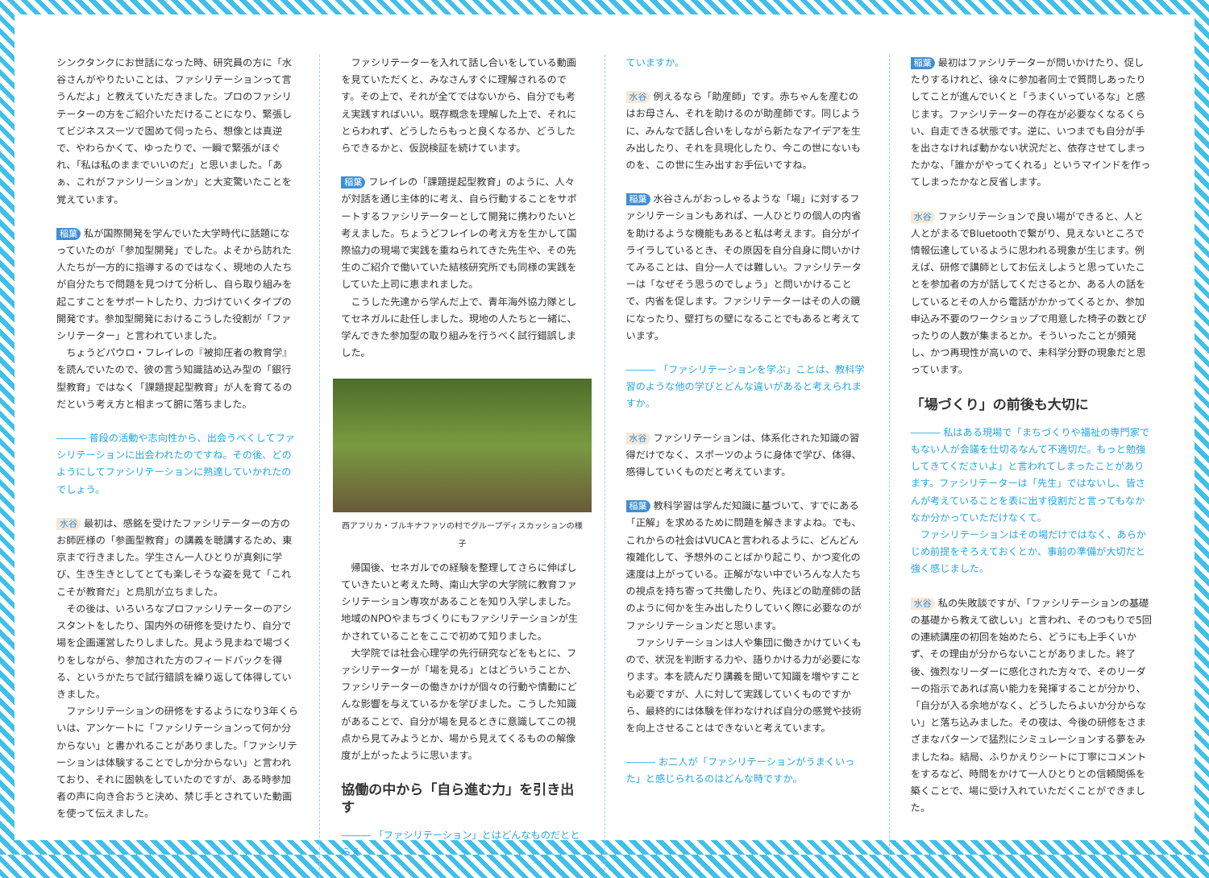シンクタンクにお世話になった時、研究員の方に「水谷さんがやりたいことは、ファシリテーションって言うんだよ」と教えていただきました。プロのファシリテーターの方をご紹介いただけることになり、緊張してビジネススーツで固めて伺ったら、想像とは真逆で、やわらかくて、ゆったりで、一瞬で緊張がほぐれ、「私は私のままでいいのだ」と思いました。「あぁ、これがファシリーションか」と大変驚いたことを覚えています。
稲葉 私が国際開発を学んでいた大学時代に話題になっていたのが「参加型開発」でした。よそから訪れた人たちが一方的に指導するのではなく、現地の人たちが自分たちで問題を見つけて分析し、自ら取り組みを起こすことをサポートしたり、力づけていくタイプの開発です。参加型開発におけるこうした役割が「ファシリテーター」と言われていました。
　ちょうどパウロ・フレイレの『被抑圧者の教育学』を読んでいたので、彼の言う知識詰め込み型の「銀行型教育」ではなく「課題提起型教育」が人を育てるのだという考え方と相まって腑に落ちました。
――― 普段の活動や志向性から、出会うべくしてファシリテーションに出会われたのですね。その後、どのようにしてファシリテーションに熟達していかれたのでしょう。
水谷 最初は、感銘を受けたファシリテーターの方のお師匠様の「参画型教育」の講義を聴講するため、東京まで行きました。学生さん一人ひとりが真剣に学び、生き生きとしてとても楽しそうな姿を見て「これこそが教育だ」と鳥肌が立ちました。
　その後は、いろいろなプロファシリテーターのアシスタントをしたり、国内外の研修を受けたり、自分で場を企画運営したりしました。見よう見まねで場づくりをしながら、参加された方のフィードバックを得る、というかたちで試行錯誤を繰り返して体得していきました。
　ファシリテーションの研修をするようになり3年くらいは、アンケートに「ファシリテーションって何か分からない」と書かれることがありました。「ファシリテーションは体験することでしか分からない」と言われており、それに固執をしていたのですが、ある時参加者の声に向き合おうと決め、禁じ手とされていた動画を使って伝えました。
　ファシリテーターを入れて話し合いをしている動画を見ていただくと、みなさんすぐに理解されるのです。その上で、それが全てではないから、自分でも考え実践すればいい。既存概念を理解した上で、それにとらわれず、どうしたらもっと良くなるか、どうしたらできるかと、仮説検証を続けています。
稲葉 フレイレの「課題提起型教育」のように、人々が対話を通じ主体的に考え、自ら行動することをサポートするファシリテーターとして開発に携わりたいと考えました。ちょうどフレイレの考え方を生かして国際協力の現場で実践を重ねられてきた先生や、その先生のご紹介で働いていた結核研究所でも同様の実践をしていた上司に恵まれました。
　こうした先達から学んだ上で、青年海外協力隊としてセネガルに赴任しました。現地の人たちと一緒に、学んできた参加型の取り組みを行うべく試行錯誤しました。
西アフリカ・ブルキナファソの村でグループディスカッションの様子
　帰国後、セネガルでの経験を整理してさらに伸ばしていきたいと考えた時、南山大学の大学院に教育ファシリテーション専攻があることを知り入学しました。地域のNPOやまちづくりにもファシリテーションが生かされていることをここで初めて知りました。
　大学院では社会心理学の先行研究などをもとに、ファシリテーターが「場を見る」とはどういうことか、ファシリテーターの働きかけが個々の行動や情動にどんな影響を与えているかを学びました。こうした知識があることで、自分が場を見るときに意識してこの視点から見てみようとか、場から見えてくるものの解像度が上がったように思います。
協働の中から「自ら進む力」を引き出す
――― 「ファシリテーション」とはどんなものだととらえ
ていますか。
水谷 例えるなら「助産師」です。赤ちゃんを産むのはお母さん、それを助けるのが助産師です。同じように、みんなで話し合いをしながら新たなアイデアを生み出したり、それを具現化したり、今この世にないものを、この世に生み出すお手伝いですね。
稲葉 水谷さんがおっしゃるような「場」に対するファシリテーションもあれば、一人ひとりの個人の内省を助けるような機能もあると私は考えます。自分がイライラしているとき、その原因を自分自身に問いかけてみることは、自分一人では難しい。ファシリテーターは「なぜそう思うのでしょう」と問いかけることで、内省を促します。ファシリテーターはその人の鏡になったり、壁打ちの壁になることでもあると考えています。
――― 「ファシリテーションを学ぶ」ことは、教科学習のような他の学びとどんな違いがあると考えられますか。
水谷 ファシリテーションは、体系化された知識の習得だけでなく、スポーツのように身体で学び、体得、感得していくものだと考えています。
稲葉 教科学習は学んだ知識に基づいて、すでにある「正解」を求めるために問題を解きますよね。でも、これからの社会はVUCAと言われるように、どんどん複雑化して、予想外のことばかり起こり、かつ変化の速度は上がっている。正解がない中でいろんな人たちの視点を持ち寄って共働したり、先ほどの助産師の話のように何かを生み出したりしていく際に必要なのがファシリテーションだと思います。
　ファシリテーションは人や集団に働きかけていくもので、状況を判断する力や、語りかける力が必要になります。本を読んだり講義を聞いて知識を増やすことも必要ですが、人に対して実践していくものですから、最終的には体験を伴わなければ自分の感覚や技術を向上させることはできないと考えています。
――― お二人が「ファシリテーションがうまくいった」と感じられるのはどんな時ですか。
稲葉 最初はファシリテーターが問いかけたり、促したりするけれど、徐々に参加者同士で質問しあったりしてことが進んでいくと「うまくいっているな」と感じます。ファシリテーターの存在が必要なくなるくらい、自走できる状態です。逆に、いつまでも自分が手を出さなければ動かない状況だと、依存させてしまったかな、「誰かがやってくれる」というマインドを作ってしまったかなと反省します。
水谷 ファシリテーションで良い場ができると、人と人とがまるでBluetoothで繋がり、見えないところで情報伝達しているように思われる現象が生じます。例えば、研修で講師としてお伝えしようと思っていたことを参加者の方が話してくださるとか、ある人の話をしているとその人から電話がかかってくるとか、参加申込み不要のワークショップで用意した椅子の数とぴったりの人数が集まるとか。そういったことが頻発し、かつ再現性が高いので、未科学分野の現象だと思っています。
「場づくり」の前後も大切に
――― 私はある現場で「まちづくりや福祉の専門家でもない人が会議を仕切るなんて不適切だ。もっと勉強してきてくださいよ」と言われてしまったことがあります。ファシリテーターは「先生」ではないし、皆さんが考えていることを表に出す役割だと言ってもなかなか分かっていただけなくて。
　ファシリテーションはその場だけではなく、あらかじめ前提をそろえておくとか、事前の準備が大切だと強く感じました。
水谷 私の失敗談ですが、「ファシリテーションの基礎の基礎から教えて欲しい」と言われ、そのつもりで5回の連続講座の初回を始めたら、どうにも上手くいかず、その理由が分からないことがありました。終了後、強烈なリーダーに感化された方々で、そのリーダーの指示であれば高い能力を発揮することが分かり、「自分が入る余地がなく、どうしたらよいか分からない」と落ち込みました。その夜は、今後の研修をさまざまなパターンで猛烈にシミュレーションする夢をみましたね。結局、ふりかえりシートに丁寧にコメントをするなど、時間をかけて一人ひとりとの信頼関係を築くことで、場に受け入れていただくことができました。